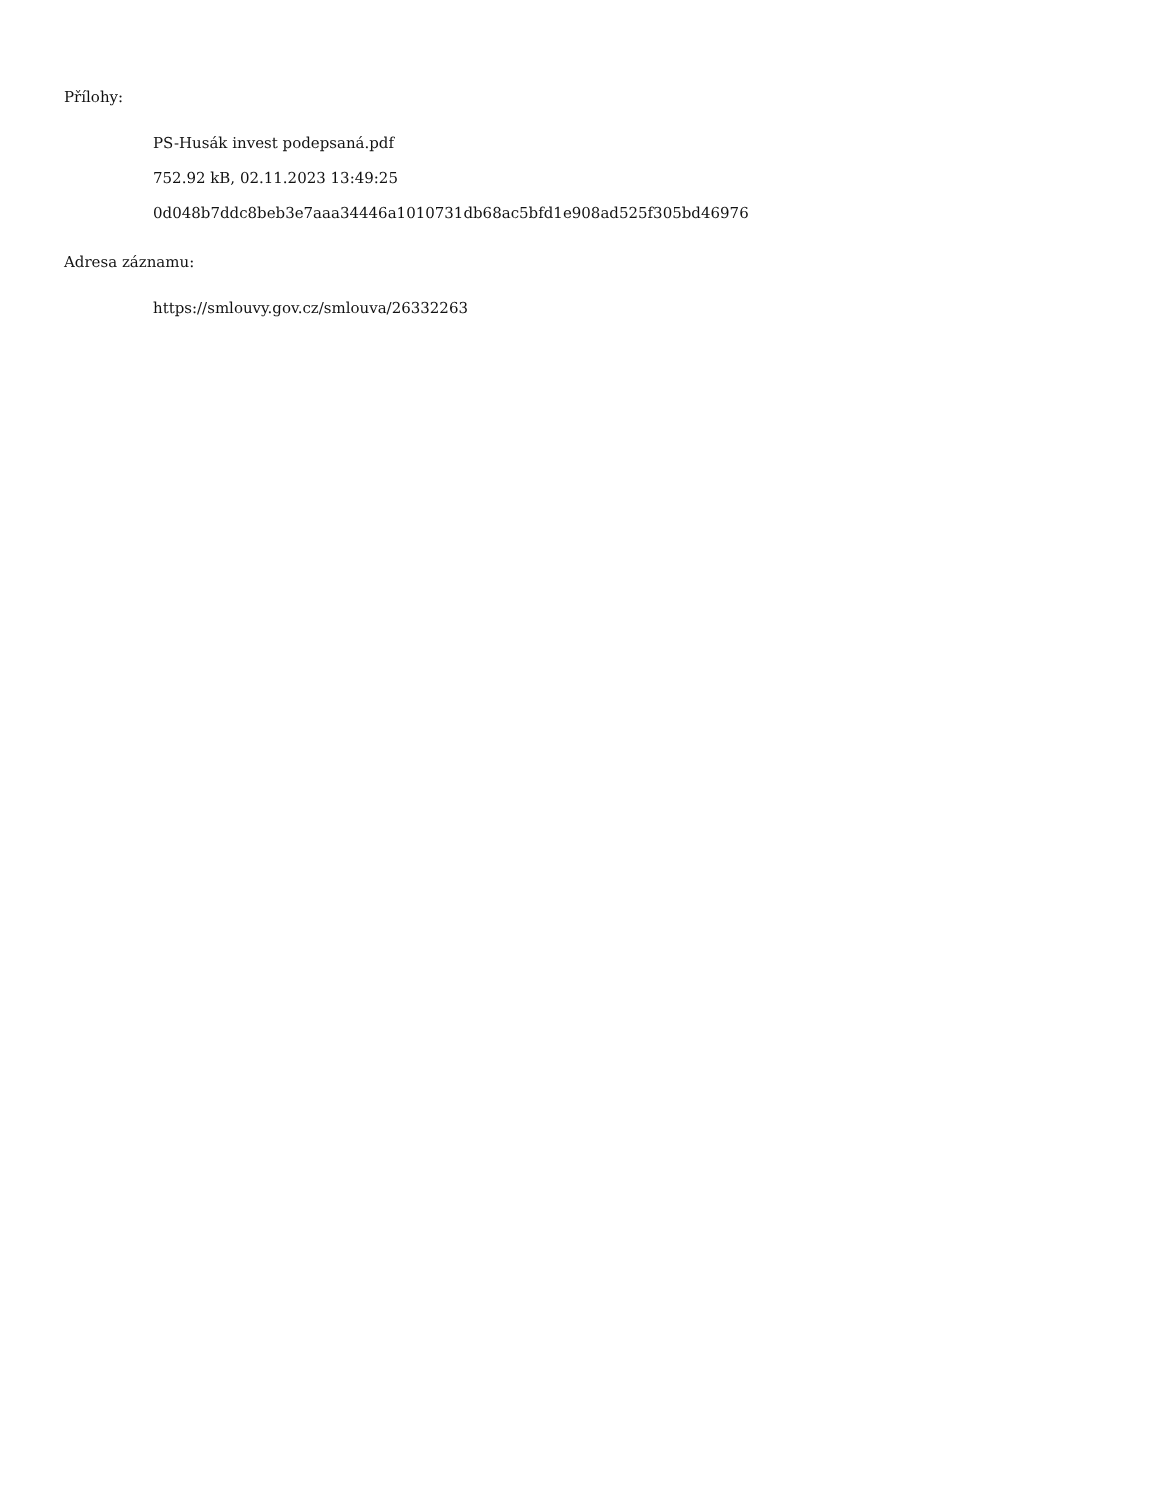Přílohy:
PS-Husák invest podepsaná.pdf
752.92 kB, 02.11.2023 13:49:25
0d048b7ddc8beb3e7aaa34446a1010731db68ac5bfd1e908ad525f305bd46976
Adresa záznamu:
https://smlouvy.gov.cz/smlouva/26332263